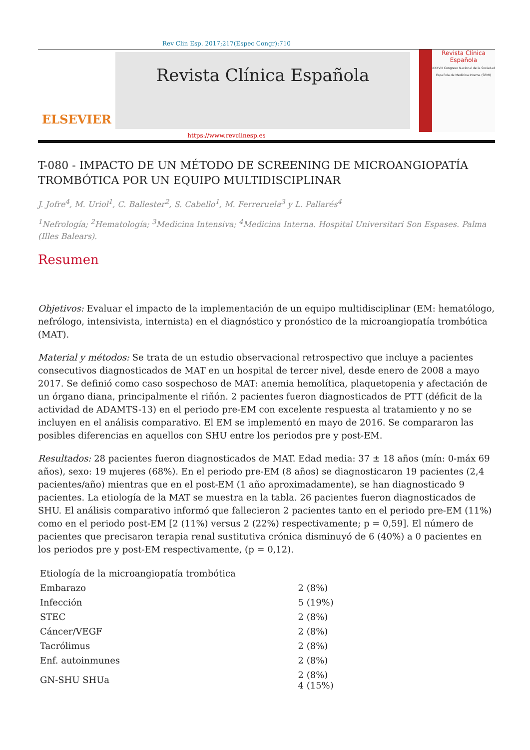Rev Clin Esp. 2017;217(Espec Congr):710
ELSEVIER
Revista Clínica Española
Revista Clínica Española
XXXVIII Congreso Nacional de la Sociedad Española de Medicina Interna (SEMI)
https://www.revclinesp.es
T-080 - IMPACTO DE UN MÉTODO DE SCREENING DE MICROANGIOPATÍA TROMBÓTICA POR UN EQUIPO MULTIDISCIPLINAR
J. Jofre<sup>4</sup>, M. Uriol<sup>1</sup>, C. Ballester<sup>2</sup>, S. Cabello<sup>1</sup>, M. Ferreruela<sup>3</sup> y L. Pallarés<sup>4</sup>
<sup>1</sup> Nefrología; <sup>2</sup>Hematología; <sup>3</sup>Medicina Intensiva; <sup>4</sup>Medicina Interna. Hospital Universitari Son Espases. Palma (Illes Balears).
Resumen
Objetivos: Evaluar el impacto de la implementación de un equipo multidisciplinar (EM: hematólogo, nefrólogo, intensivista, internista) en el diagnóstico y pronóstico de la microangiopatía trombótica (MAT).
Material y métodos: Se trata de un estudio observacional retrospectivo que incluye a pacientes consecutivos diagnosticados de MAT en un hospital de tercer nivel, desde enero de 2008 a mayo 2017. Se definió como caso sospechoso de MAT: anemia hemolítica, plaquetopenia y afectación de un órgano diana, principalmente el riñón. 2 pacientes fueron diagnosticados de PTT (déficit de la actividad de ADAMTS-13) en el periodo pre-EM con excelente respuesta al tratamiento y no se incluyen en el análisis comparativo. El EM se implementó en mayo de 2016. Se compararon las posibles diferencias en aquellos con SHU entre los periodos pre y post-EM.
Resultados: 28 pacientes fueron diagnosticados de MAT. Edad media: 37 ± 18 años (mín: 0-máx 69 años), sexo: 19 mujeres (68%). En el periodo pre-EM (8 años) se diagnosticaron 19 pacientes (2,4 pacientes/año) mientras que en el post-EM (1 año aproximadamente), se han diagnosticado 9 pacientes. La etiología de la MAT se muestra en la tabla. 26 pacientes fueron diagnosticados de SHU. El análisis comparativo informó que fallecieron 2 pacientes tanto en el periodo pre-EM (11%) como en el periodo post-EM [2 (11%) versus 2 (22%) respectivamente; p = 0,59]. El número de pacientes que precisaron terapia renal sustitutiva crónica disminuyó de 6 (40%) a 0 pacientes en los periodos pre y post-EM respectivamente, (p = 0,12).
| Etiología de la microangiopatía trombótica | |
| Embarazo | 2 (8%) |
| Infección | 5 (19%) |
| STEC | 2 (8%) |
| Cáncer/VEGF | 2 (8%) |
| Tacrólimus | 2 (8%) |
| Enf. autoinmunes | 2 (8%) |
| GN-SHU SHUa | 2 (8%) 4 (15%) |